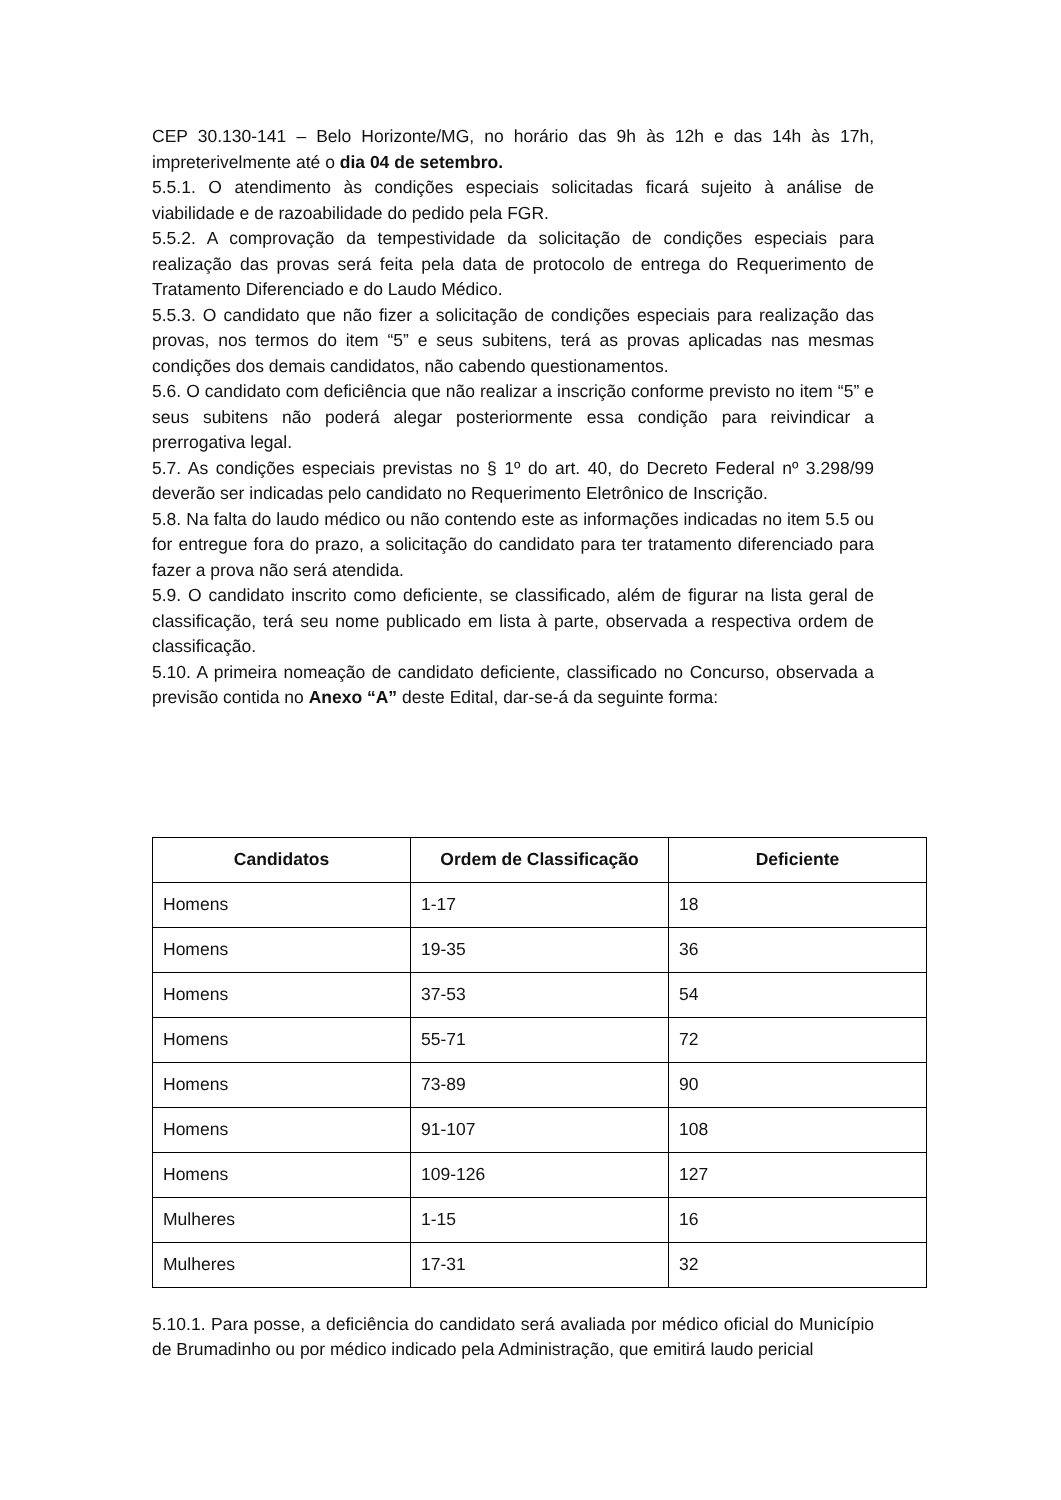CEP 30.130-141 – Belo Horizonte/MG, no horário das 9h às 12h e das 14h às 17h, impreterivelmente até o dia 04 de setembro.
5.5.1. O atendimento às condições especiais solicitadas ficará sujeito à análise de viabilidade e de razoabilidade do pedido pela FGR.
5.5.2. A comprovação da tempestividade da solicitação de condições especiais para realização das provas será feita pela data de protocolo de entrega do Requerimento de Tratamento Diferenciado e do Laudo Médico.
5.5.3. O candidato que não fizer a solicitação de condições especiais para realização das provas, nos termos do item “5” e seus subitens, terá as provas aplicadas nas mesmas condições dos demais candidatos, não cabendo questionamentos.
5.6. O candidato com deficiência que não realizar a inscrição conforme previsto no item “5” e seus subitens não poderá alegar posteriormente essa condição para reivindicar a prerrogativa legal.
5.7. As condições especiais previstas no § 1º do art. 40, do Decreto Federal nº 3.298/99 deverão ser indicadas pelo candidato no Requerimento Eletrônico de Inscrição.
5.8. Na falta do laudo médico ou não contendo este as informações indicadas no item 5.5 ou for entregue fora do prazo, a solicitação do candidato para ter tratamento diferenciado para fazer a prova não será atendida.
5.9. O candidato inscrito como deficiente, se classificado, além de figurar na lista geral de classificação, terá seu nome publicado em lista à parte, observada a respectiva ordem de classificação.
5.10. A primeira nomeação de candidato deficiente, classificado no Concurso, observada a previsão contida no Anexo “A” deste Edital, dar-se-á da seguinte forma:
| Candidatos | Ordem de Classificação | Deficiente |
| --- | --- | --- |
| Homens | 1-17 | 18 |
| Homens | 19-35 | 36 |
| Homens | 37-53 | 54 |
| Homens | 55-71 | 72 |
| Homens | 73-89 | 90 |
| Homens | 91-107 | 108 |
| Homens | 109-126 | 127 |
| Mulheres | 1-15 | 16 |
| Mulheres | 17-31 | 32 |
5.10.1. Para posse, a deficiência do candidato será avaliada por médico oficial do Município de Brumadinho ou por médico indicado pela Administração, que emitirá laudo pericial